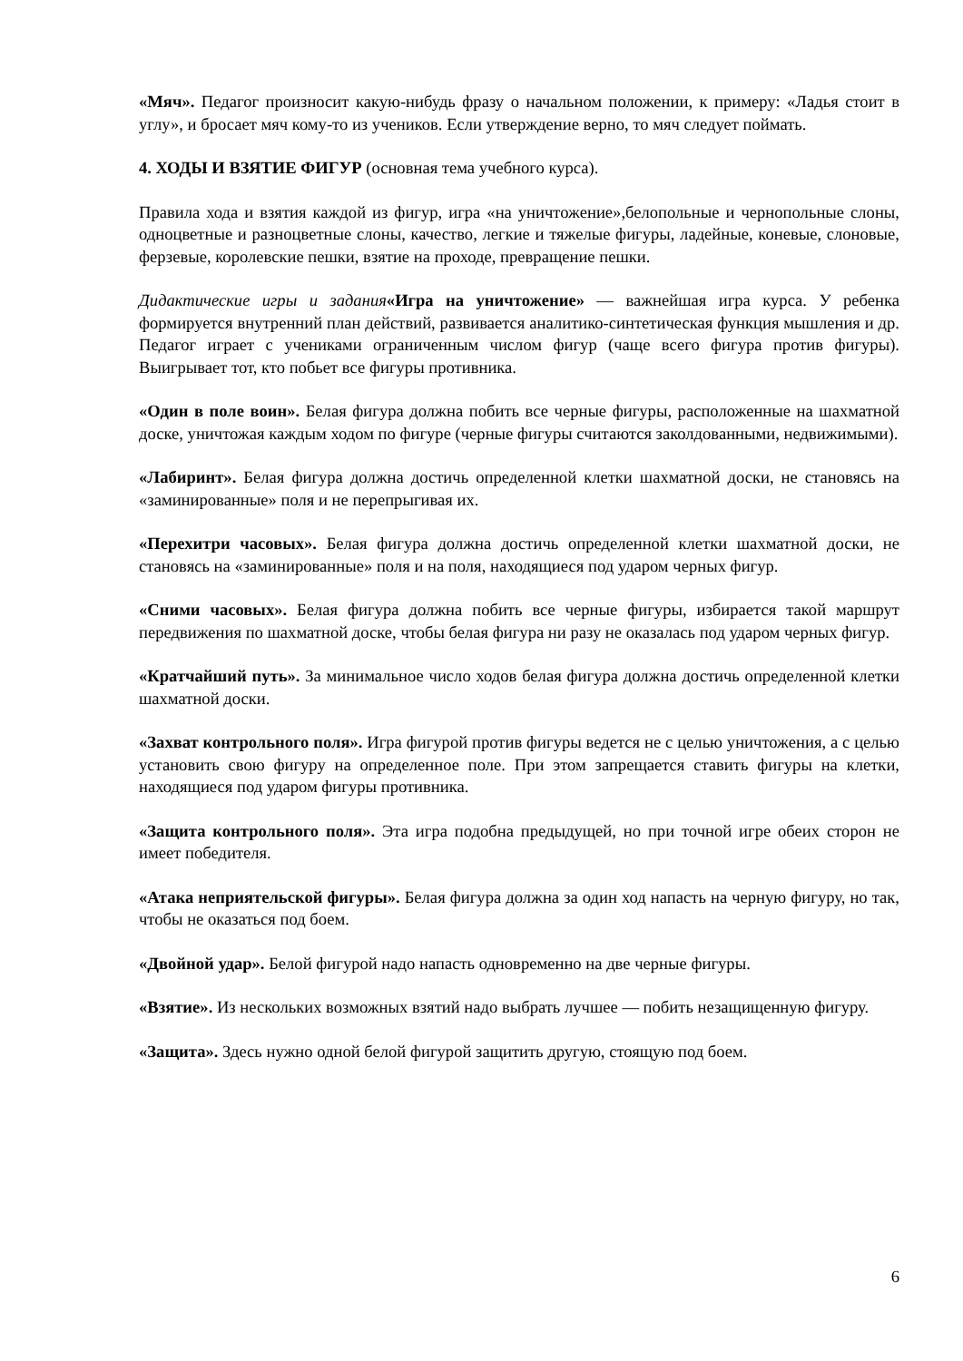«Мяч». Педагог произносит какую-нибудь фразу о начальном положении, к примеру: «Ладья стоит в углу», и бросает мяч кому-то из учеников. Если утверждение верно, то мяч следует поймать.
4. ХОДЫ И ВЗЯТИЕ ФИГУР (основная тема учебного курса).
Правила хода и взятия каждой из фигур, игра «на уничтожение»,белопольные и чернопольные слоны, одноцветные и разноцветные слоны, качество, легкие и тяжелые фигуры, ладейные, коневые, слоновые, ферзевые, королевские пешки, взятие на проходе, превращение пешки.
Дидактические игры и задания«Игра на уничтожение» — важнейшая игра курса. У ребенка формируется внутренний план действий, развивается аналитико-синтетическая функция мышления и др. Педагог играет с учениками ограниченным числом фигур (чаще всего фигура против фигуры). Выигрывает тот, кто побьет все фигуры противника.
«Один в поле воин». Белая фигура должна побить все черные фигуры, расположенные на шахматной доске, уничтожая каждым ходом по фигуре (черные фигуры считаются заколдованными, недвижимыми).
«Лабиринт». Белая фигура должна достичь определенной клетки шахматной доски, не становясь на «заминированные» поля и не перепрыгивая их.
«Перехитри часовых». Белая фигура должна достичь определенной клетки шахматной доски, не становясь на «заминированные» поля и на поля, находящиеся под ударом черных фигур.
«Сними часовых». Белая фигура должна побить все черные фигуры, избирается такой маршрут передвижения по шахматной доске, чтобы белая фигура ни разу не оказалась под ударом черных фигур.
«Кратчайший путь». За минимальное число ходов белая фигура должна достичь определенной клетки шахматной доски.
«Захват контрольного поля». Игра фигурой против фигуры ведется не с целью уничтожения, а с целью установить свою фигуру на определенное поле. При этом запрещается ставить фигуры на клетки, находящиеся под ударом фигуры противника.
«Защита контрольного поля». Эта игра подобна предыдущей, но при точной игре обеих сторон не имеет победителя.
«Атака неприятельской фигуры». Белая фигура должна за один ход напасть на черную фигуру, но так, чтобы не оказаться под боем.
«Двойной удар». Белой фигурой надо напасть одновременно на две черные фигуры.
«Взятие». Из нескольких возможных взятий надо выбрать лучшее — побить незащищенную фигуру.
«Защита». Здесь нужно одной белой фигурой защитить другую, стоящую под боем.
6